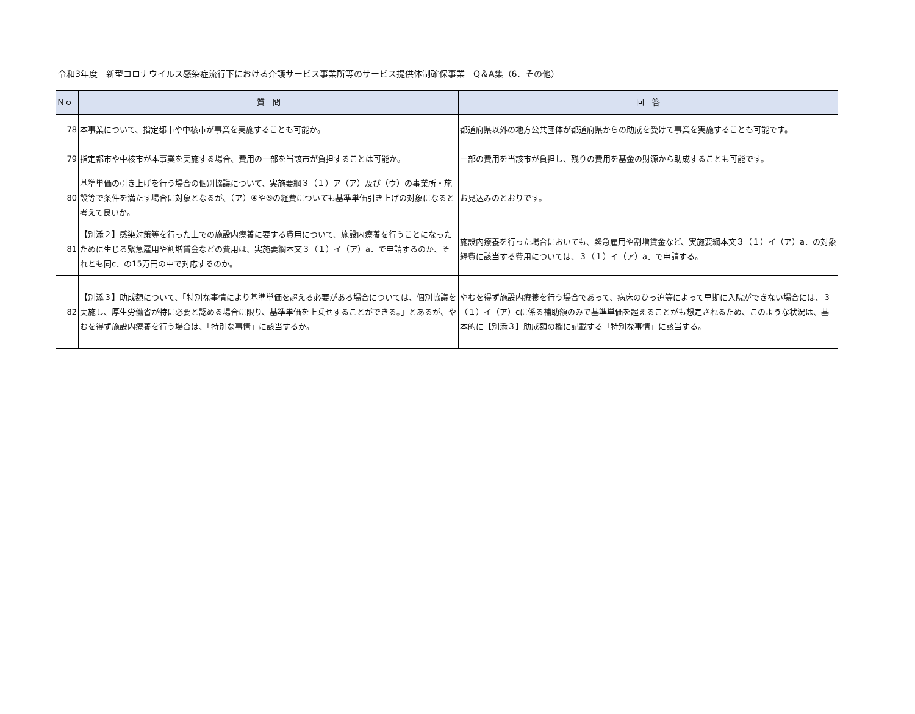令和3年度　新型コロナウイルス感染症流行下における介護サービス事業所等のサービス提供体制確保事業　Q＆A集（6．その他）
| Ｎｏ | 質 問 | 回 答 |
| --- | --- | --- |
| 78 | 本事業について、指定都市や中核市が事業を実施することも可能か。 | 都道府県以外の地方公共団体が都道府県からの助成を受けて事業を実施することも可能です。 |
| 79 | 指定都市や中核市が本事業を実施する場合、費用の一部を当該市が負担することは可能か。 | 一部の費用を当該市が負担し、残りの費用を基金の財源から助成することも可能です。 |
| 80 | 基準単価の引き上げを行う場合の個別協議について、実施要綱３（１）ア（ア）及び（ウ）の事業所・施設等で条件を満たす場合に対象となるが、（ア）④や⑤の経費についても基準単価引き上げの対象になると考えて良いか。 | お見込みのとおりです。 |
| 81 | 【別添２】感染対策等を行った上での施設内療養に要する費用について、施設内療養を行うことになったために生じる緊急雇用や割増賃金などの費用は、実施要綱本文３（１）イ（ア）a．で申請するのか、それとも同c．の15万円の中で対応するのか。 | 施設内療養を行った場合においても、緊急雇用や割増賃金など、実施要綱本文３（１）イ（ア）a．の対象経費に該当する費用については、３（１）イ（ア）a．で申請する。 |
| 82 | 【別添３】助成額について、「特別な事情により基準単価を超える必要がある場合については、個別協議を実施し、厚生労働省が特に必要と認める場合に限り、基準単価を上乗せすることができる。」とあるが、やむを得ず施設内療養を行う場合は、「特別な事情」に該当するか。 | やむを得ず施設内療養を行う場合であって、病床のひっ迫等によって早期に入院ができない場合には、３（１）イ（ア）cに係る補助額のみで基準単価を超えることがも想定されるため、このような状況は、基本的に【別添３】助成額の欄に記載する「特別な事情」に該当する。 |